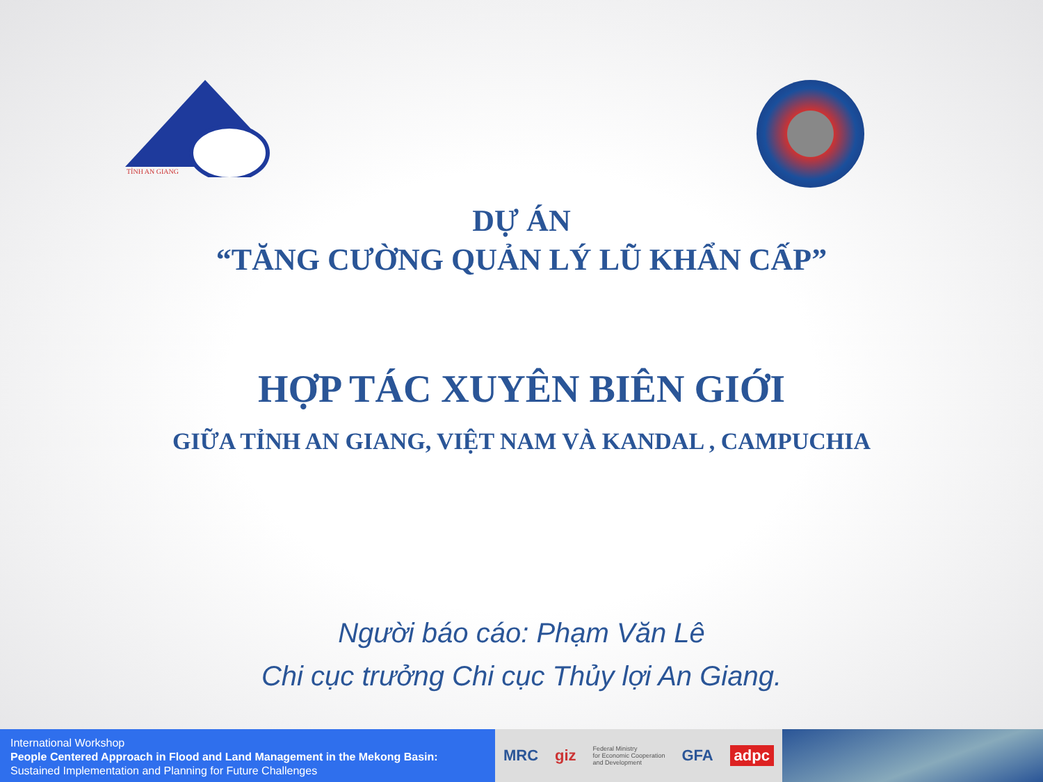TỈNH AN GIANG
DỰ ÁN
“TĂNG CƯỜNG QUẢN LÝ LŨ KHẨN CẤP”
HỢP TÁC XUYÊN BIÊN GIỚI
GIỮA TỈNH AN GIANG, VIỆT NAM VÀ KANDAL , CAMPUCHIA
Người báo cáo: Phạm Văn Lê
Chi cục trưởng Chi cục Thủy lợi An Giang.
International Workshop
People Centered Approach in Flood and Land Management in the Mekong Basin:
Sustained Implementation and Planning for Future Challenges
MRC giz Federal Ministry
for Economic Cooperation
and Development GFA adpc